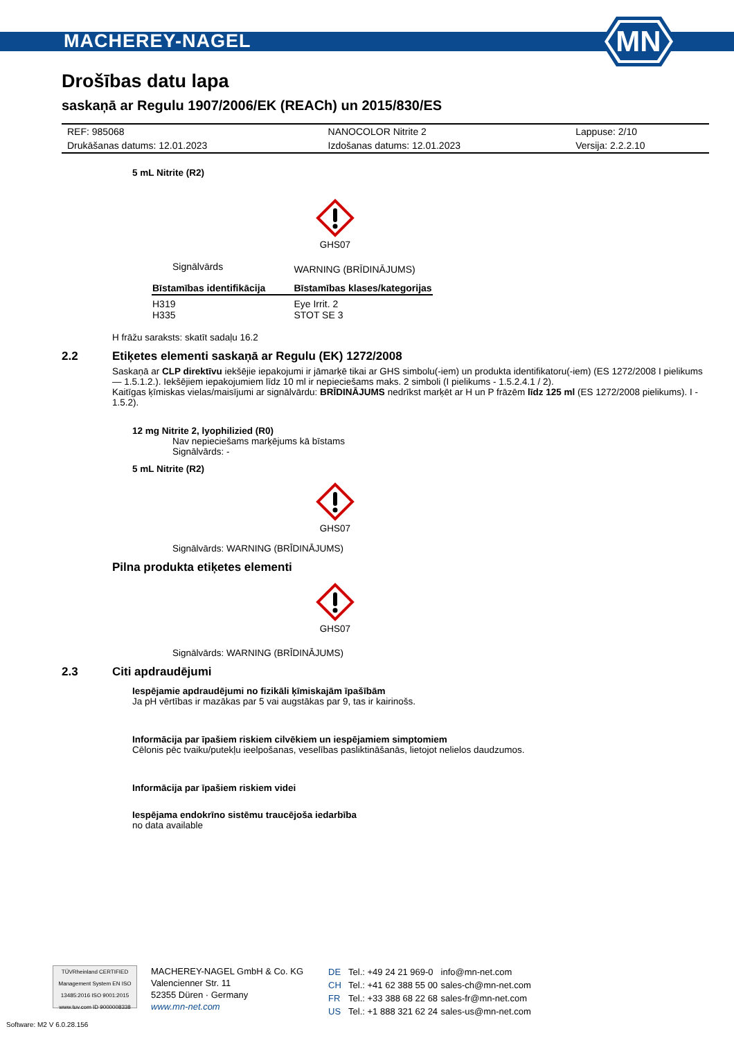MACHEREY-NAGEL
MN
Drošības datu lapa
saskaņā ar Regulu 1907/2006/EK (REACh) un 2015/830/ES
| REF: 985068 | NANOCOLOR Nitrite 2 | Lappuse: 2/10 |
| Drukāšanas datums: 12.01.2023 | Izdošanas datums: 12.01.2023 | Versija: 2.2.2.10 |
5 mL Nitrite (R2)
GHS07
| Signālvārds | WARNING (BRĪDINĀJUMS) |
| Bīstamības identifikācija | Bīstamības klases/kategorijas |
| H319 H335 | Eye Irrit. 2 STOT SE 3 |
H frāžu saraksts: skatīt sadaļu 16.2
2.2 Etiķetes elementi saskaņā ar Regulu (EK) 1272/2008
Saskaņā ar CLP direktīvu iekšējie iepakojumi ir jāmarķē tikai ar GHS simbolu(-iem) un produkta identifikatoru(-iem) (ES 1272/2008 I pielikums — 1.5.1.2.). Iekšējiem iepakojumiem līdz 10 ml ir nepieciešams maks. 2 simboli (I pielikums - 1.5.2.4.1 / 2).
Kaitīgas ķīmiskas vielas/maisījumi ar signālvārdu: BRĪDINĀJUMS nedrīkst marķēt ar H un P frāzēm līdz 125 ml (ES 1272/2008 pielikums). I - 1.5.2).
12 mg Nitrite 2, lyophilizied (R0)
Nav nepieciešams marķējums kā bīstams
Signālvārds: -
5 mL Nitrite (R2)
GHS07
Signālvārds: WARNING (BRĪDINĀJUMS)
Pilna produkta etiķetes elementi
GHS07
Signālvārds: WARNING (BRĪDINĀJUMS)
2.3 Citi apdraudējumi
Iespējamie apdraudējumi no fizikāli ķīmiskajām īpašībām
Ja pH vērtības ir mazākas par 5 vai augstākas par 9, tas ir kairinošs.
Informācija par īpašiem riskiem cilvēkiem un iespējamiem simptomiem
Cēlonis pēc tvaiku/putekļu ieelpošanas, veselības pasliktināšanās, lietojot nelielos daudzumos.
Informācija par īpašiem riskiem videi
Iespējama endokrīno sistēmu traucējoša iedarbība
no data available
TÜVRheinland CERTIFIED
Management System EN ISO 13485:2016 ISO 9001:2015
www.tuv.com ID 9000008338
MACHEREY-NAGEL GmbH & Co. KG
Valencienner Str. 11
52355 Düren · Germany
www.mn-net.com
| DE | Tel.: +49 24 21 969-0 | info@mn-net.com |
| CH | Tel.: +41 62 388 55 00 | sales-ch@mn-net.com |
| FR | Tel.: +33 388 68 22 68 | sales-fr@mn-net.com |
| US | Tel.: +1 888 321 62 24 | sales-us@mn-net.com |
Software: M2 V 6.0.28.156